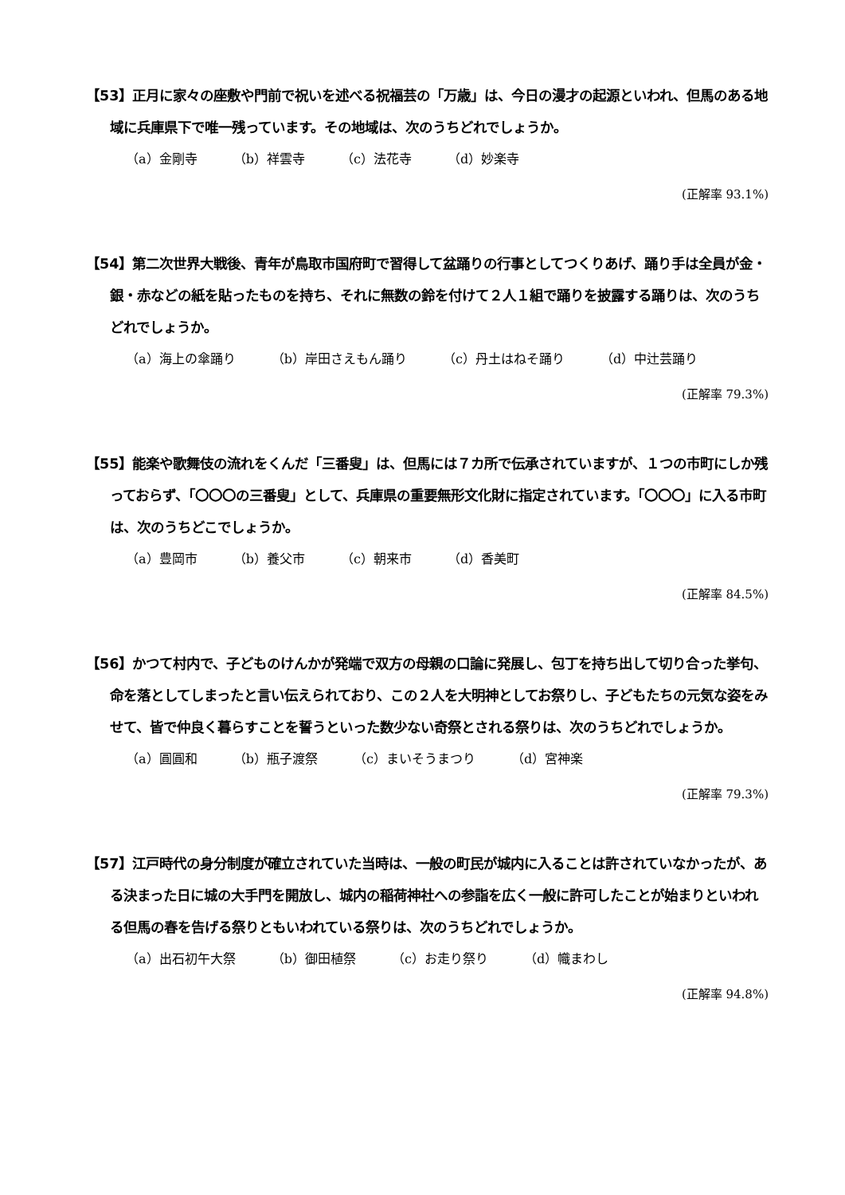【53】正月に家々の座敷や門前で祝いを述べる祝福芸の「万歳」は、今日の漫才の起源といわれ、但馬のある地域に兵庫県下で唯一残っています。その地域は、次のうちどれでしょうか。
（a）金剛寺 （b）祥雲寺 （c）法花寺 （d）妙楽寺
(正解率 93.1%)
【54】第二次世界大戦後、青年が鳥取市国府町で習得して盆踊りの行事としてつくりあげ、踊り手は全員が金・銀・赤などの紙を貼ったものを持ち、それに無数の鈴を付けて２人１組で踊りを披露する踊りは、次のうちどれでしょうか。
（a）海上の傘踊り （b）岸田さえもん踊り （c）丹土はねそ踊り （d）中辻芸踊り
(正解率 79.3%)
【55】能楽や歌舞伎の流れをくんだ「三番叟」は、但馬には７カ所で伝承されていますが、１つの市町にしか残っておらず、「〇〇〇の三番叟」として、兵庫県の重要無形文化財に指定されています。「〇〇〇」に入る市町は、次のうちどこでしょうか。
（a）豊岡市 （b）養父市 （c）朝来市 （d）香美町
(正解率 84.5%)
【56】かつて村内で、子どものけんかが発端で双方の母親の口論に発展し、包丁を持ち出して切り合った挙句、命を落としてしまったと言い伝えられており、この２人を大明神としてお祭りし、子どもたちの元気な姿をみせて、皆で仲良く暮らすことを誓うといった数少ない奇祭とされる祭りは、次のうちどれでしょうか。
（a）圓圓和 （b）瓶子渡祭 （c）まいそうまつり （d）宮神楽
(正解率 79.3%)
【57】江戸時代の身分制度が確立されていた当時は、一般の町民が城内に入ることは許されていなかったが、ある決まった日に城の大手門を開放し、城内の稲荷神社への参詣を広く一般に許可したことが始まりといわれる但馬の春を告げる祭りともいわれている祭りは、次のうちどれでしょうか。
（a）出石初午大祭 （b）御田植祭 （c）お走り祭り （d）幟まわし
(正解率 94.8%)